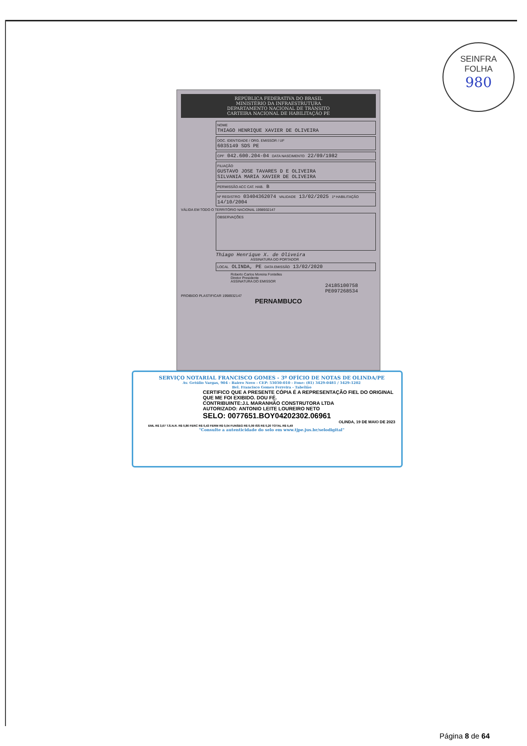SEINFRA
FOLHA
980
REPÚBLICA FEDERATIVA DO BRASIL
MINISTÉRIO DA INFRAESTRUTURA
DEPARTAMENTO NACIONAL DE TRÂNSITO
CARTEIRA NACIONAL DE HABILITAÇÃO PE
NOME
THIAGO HENRIQUE XAVIER DE OLIVEIRA
DOC. IDENTIDADE / ORG. EMISSOR / UF
6035149 SDS PE
CPF 042.600.204-04 DATA NASCIMENTO 22/09/1982
FILIAÇÃO
GUSTAVO JOSE TAVARES D E OLIVEIRA
SILVANIA MARIA XAVIER DE OLIVEIRA
PERMISSÃO ACC CAT. HAB. B
Nº REGISTRO 03404362074 VALIDADE 13/02/2025 1ª HABILITAÇÃO 14/10/2004
VÁLIDA EM TODO O TERRITÓRIO NACIONAL 1998932147
OBSERVAÇÕES
Thiago Henrique X. de Oliveira
ASSINATURA DO PORTADOR
LOCAL OLINDA, PE DATA EMISSÃO 13/02/2020
Roberto Carlos Moreira Fontelles
Diretor Presidente
ASSINATURA DO EMISSOR
24185100758
PE097268534
PROIBIDO PLASTIFICAR 1998932147
PERNAMBUCO
SERVIÇO NOTARIAL FRANCISCO GOMES - 3º OFÍCIO DE NOTAS DE OLINDA/PE
Av. Getúlio Vargas, 904 - Bairro Novo - CEP: 53030-010 - Fone: (81) 3429-0481 / 3429-1202
Bel. Francisco Gomes Ferreira - Tabelião
CERTIFICO QUE A PRESENTE CÓPIA É A REPRESENTAÇÃO FIEL DO ORIGINAL QUE ME FOI EXIBIDO. DOU FÉ.
CONTRIBUINTE:J.L MARANHÃO CONSTRUTORA LTDA
AUTORIZADO: ANTONIO LEITE LOUREIRO NETO
SELO: 0077651.BOY04202302.06961
OLINDA, 19 DE MAIO DE 2023
EML R$ 3,67 T.S.N.R. R$ 0,86 FERC R$ 0,43 FERM R$ 0,04 FUNSEG R$ 0,09 ISS R$ 0,20 TOTAL R$ 5,49
"Consulte a autenticidade do selo em www.tjpe.jus.br/selodigital"
Página 8 de 64